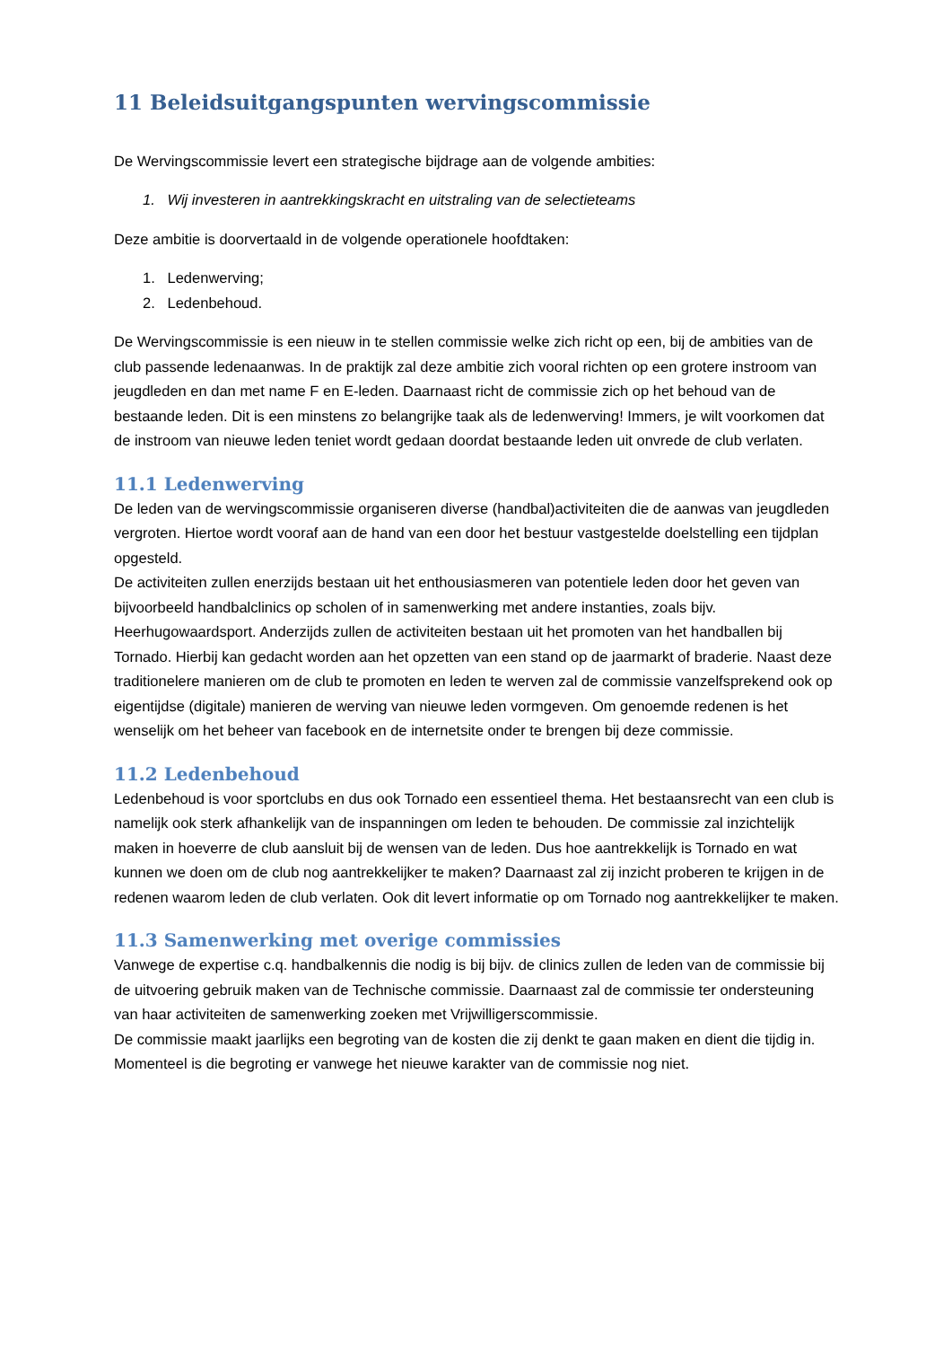11 Beleidsuitgangspunten wervingscommissie
De Wervingscommissie levert een strategische bijdrage aan de volgende ambities:
1. Wij investeren in aantrekkingskracht en uitstraling van de selectieteams
Deze ambitie is doorvertaald in de volgende operationele hoofdtaken:
1. Ledenwerving;
2. Ledenbehoud.
De Wervingscommissie is een nieuw in te stellen commissie welke zich richt op een, bij de ambities van de club passende ledenaanwas. In de praktijk zal deze ambitie zich vooral richten op een grotere instroom van jeugdleden en dan met name F en E-leden. Daarnaast richt de commissie zich op het behoud van de bestaande leden. Dit is een minstens zo belangrijke taak als de ledenwerving! Immers, je wilt voorkomen dat de instroom van nieuwe leden teniet wordt gedaan doordat bestaande leden uit onvrede de club verlaten.
11.1 Ledenwerving
De leden van de wervingscommissie organiseren diverse (handbal)activiteiten die de aanwas van jeugdleden vergroten. Hiertoe wordt vooraf aan de hand van een door het bestuur vastgestelde doelstelling een tijdplan opgesteld.
De activiteiten zullen enerzijds bestaan uit het enthousiasmeren van potentiele leden door het geven van bijvoorbeeld handbalclinics op scholen of in samenwerking met andere instanties, zoals bijv. Heerhugowaardsport. Anderzijds zullen de activiteiten bestaan uit het promoten van het handballen bij Tornado. Hierbij kan gedacht worden aan het opzetten van een stand op de jaarmarkt of braderie. Naast deze traditionelere manieren om de club te promoten en leden te werven zal de commissie vanzelfsprekend ook op eigentijdse (digitale) manieren de werving van nieuwe leden vormgeven. Om genoemde redenen is het wenselijk om het beheer van facebook en de internetsite onder te brengen bij deze commissie.
11.2 Ledenbehoud
Ledenbehoud is voor sportclubs en dus ook Tornado een essentieel thema. Het bestaansrecht van een club is namelijk ook sterk afhankelijk van de inspanningen om leden te behouden. De commissie zal inzichtelijk maken in hoeverre de club aansluit bij de wensen van de leden. Dus hoe aantrekkelijk is Tornado en wat kunnen we doen om de club nog aantrekkelijker te maken? Daarnaast zal zij inzicht proberen te krijgen in de redenen waarom leden de club verlaten. Ook dit levert informatie op om Tornado nog aantrekkelijker te maken.
11.3 Samenwerking met overige commissies
Vanwege de expertise c.q. handbalkennis die nodig is bij bijv. de clinics zullen de leden van de commissie bij de uitvoering gebruik maken van de Technische commissie. Daarnaast zal de commissie ter ondersteuning van haar activiteiten de samenwerking zoeken met Vrijwilligerscommissie.
De commissie maakt jaarlijks een begroting van de kosten die zij denkt te gaan maken en dient die tijdig in. Momenteel is die begroting er vanwege het nieuwe karakter van de commissie nog niet.